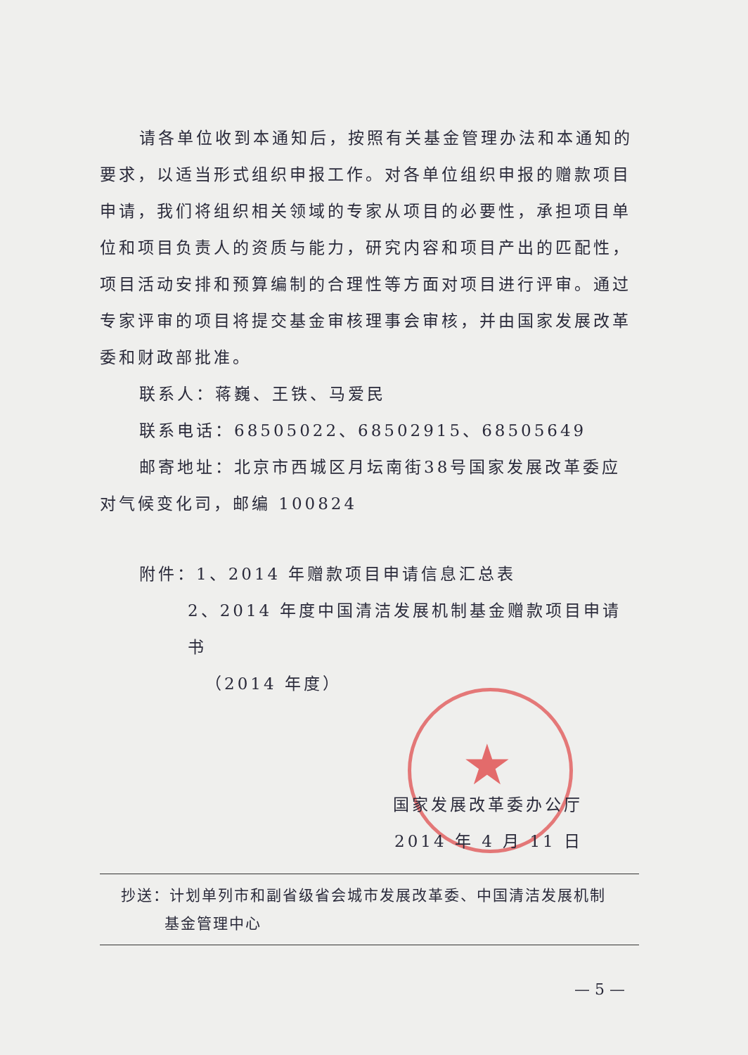★
请各单位收到本通知后，按照有关基金管理办法和本通知的要求，以适当形式组织申报工作。对各单位组织申报的赠款项目申请，我们将组织相关领域的专家从项目的必要性，承担项目单位和项目负责人的资质与能力，研究内容和项目产出的匹配性，项目活动安排和预算编制的合理性等方面对项目进行评审。通过专家评审的项目将提交基金审核理事会审核，并由国家发展改革委和财政部批准。
联系人：蒋巍、王铁、马爱民
联系电话：68505022、68502915、68505649
邮寄地址：北京市西城区月坛南街38号国家发展改革委应对气候变化司，邮编 100824
附件：1、2014 年赠款项目申请信息汇总表
2、2014 年度中国清洁发展机制基金赠款项目申请书
（2014 年度）
国家发展改革委办公厅
2014 年 4 月 11 日
抄送：计划单列市和副省级省会城市发展改革委、中国清洁发展机制
基金管理中心
— 5 —